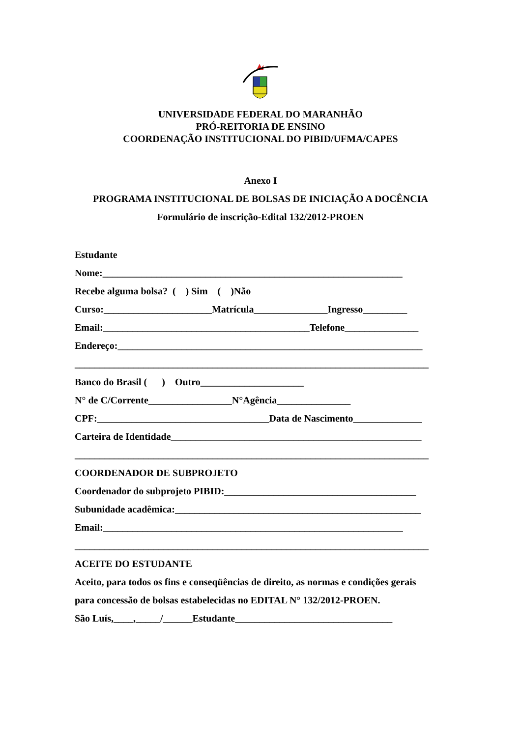UNIVERSIDADE FEDERAL DO MARANHÃO
PRÓ-REITORIA DE ENSINO
COORDENAÇÃO INSTITUCIONAL DO PIBID/UFMA/CAPES
Anexo I
PROGRAMA INSTITUCIONAL DE BOLSAS DE INICIAÇÃO A DOCÊNCIA
Formulário de inscrição-Edital 132/2012-PROEN
Estudante
Nome:_____________________________________________________________
Recebe alguma bolsa? ( ) Sim ( )Não
Curso:______________________Matrícula_______________Ingresso_________
Email:__________________________________________Telefone_______________
Endereço:______________________________________________________________
________________________________________________________________________
Banco do Brasil ( ) Outro_____________________
N° de C/Corrente_________________N°Agência_______________
CPF:___________________________________Data de Nascimento______________
Carteira de Identidade___________________________________________________
________________________________________________________________________
COORDENADOR DE SUBPROJETO
Coordenador do subprojeto PIBID:_______________________________________
Subunidade acadêmica:__________________________________________________
Email:_____________________________________________________________
________________________________________________________________________
ACEITE DO ESTUDANTE
Aceito, para todos os fins e conseqüências de direito, as normas e condições gerais
para concessão de bolsas estabelecidas no EDITAL N° 132/2012-PROEN.
São Luís,____,_____/______Estudante________________________________